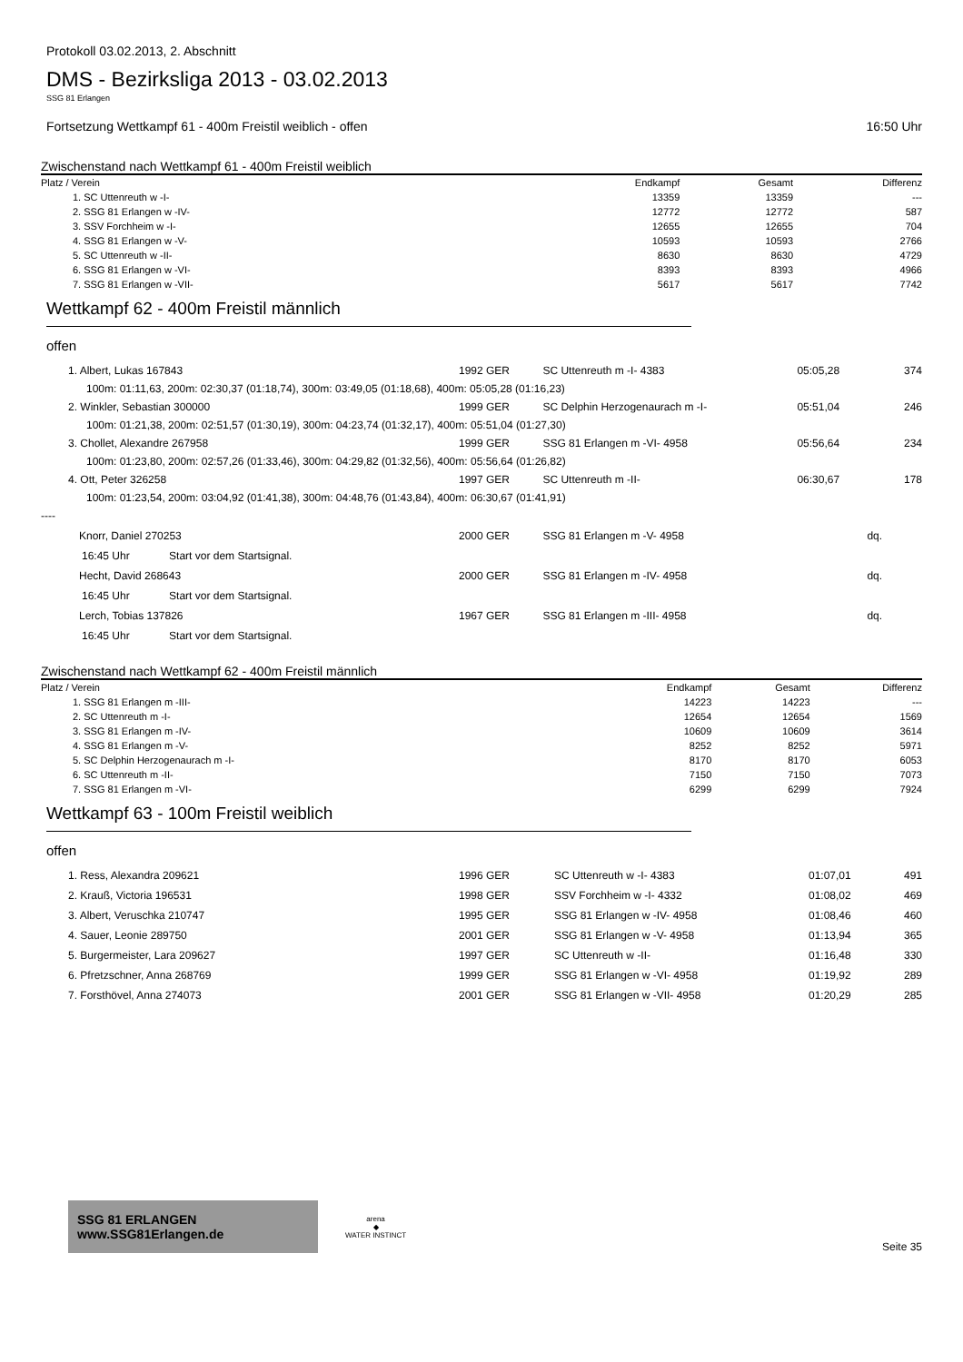Protokoll 03.02.2013, 2. Abschnitt
DMS - Bezirksliga 2013 - 03.02.2013
SSG 81 Erlangen
Fortsetzung Wettkampf 61 - 400m Freistil weiblich - offen 16:50 Uhr
Zwischenstand nach Wettkampf 61 - 400m Freistil weiblich
| Platz / Verein | Endkampf | Gesamt | Differenz |
| --- | --- | --- | --- |
| 1. SC Uttenreuth w -I- | 13359 | 13359 | --- |
| 2. SSG 81 Erlangen w -IV- | 12772 | 12772 | 587 |
| 3. SSV Forchheim w -I- | 12655 | 12655 | 704 |
| 4. SSG 81 Erlangen w -V- | 10593 | 10593 | 2766 |
| 5. SC Uttenreuth w -II- | 8630 | 8630 | 4729 |
| 6. SSG 81 Erlangen w -VI- | 8393 | 8393 | 4966 |
| 7. SSG 81 Erlangen w -VII- | 5617 | 5617 | 7742 |
Wettkampf 62 - 400m Freistil männlich
offen
| 1. Albert, Lukas 167843 | 1992 GER | SC Uttenreuth m -I- 4383 | 05:05,28 | | 374 |
| 100m: 01:11,63, 200m: 02:30,37 (01:18,74), 300m: 03:49,05 (01:18,68), 400m: 05:05,28 (01:16,23) | | | | | |
| 2. Winkler, Sebastian 300000 | 1999 GER | SC Delphin Herzogenaurach m -I- | 05:51,04 | | 246 |
| 100m: 01:21,38, 200m: 02:51,57 (01:30,19), 300m: 04:23,74 (01:32,17), 400m: 05:51,04 (01:27,30) | | | | | |
| 3. Chollet, Alexandre 267958 | 1999 GER | SSG 81 Erlangen m -VI- 4958 | 05:56,64 | | 234 |
| 100m: 01:23,80, 200m: 02:57,26 (01:33,46), 300m: 04:29,82 (01:32,56), 400m: 05:56,64 (01:26,82) | | | | | |
| 4. Ott, Peter 326258 | 1997 GER | SC Uttenreuth m -II- | 06:30,67 | | 178 |
| 100m: 01:23,54, 200m: 03:04,92 (01:41,38), 300m: 04:48,76 (01:43,84), 400m: 06:30,67 (01:41,91) | | | | | |
| ---- | | | | | |
| Knorr, Daniel 270253 | 2000 GER | SSG 81 Erlangen m -V- 4958 | | dq. | |
| 16:45 Uhr Start vor dem Startsignal. | | | | | |
| Hecht, David 268643 | 2000 GER | SSG 81 Erlangen m -IV- 4958 | | dq. | |
| 16:45 Uhr Start vor dem Startsignal. | | | | | |
| Lerch, Tobias 137826 | 1967 GER | SSG 81 Erlangen m -III- 4958 | | dq. | |
| 16:45 Uhr Start vor dem Startsignal. | | | | | |
Zwischenstand nach Wettkampf 62 - 400m Freistil männlich
| Platz / Verein | Endkampf | Gesamt | Differenz |
| --- | --- | --- | --- |
| 1. SSG 81 Erlangen m -III- | 14223 | 14223 | --- |
| 2. SC Uttenreuth m -I- | 12654 | 12654 | 1569 |
| 3. SSG 81 Erlangen m -IV- | 10609 | 10609 | 3614 |
| 4. SSG 81 Erlangen m -V- | 8252 | 8252 | 5971 |
| 5. SC Delphin Herzogenaurach m -I- | 8170 | 8170 | 6053 |
| 6. SC Uttenreuth m -II- | 7150 | 7150 | 7073 |
| 7. SSG 81 Erlangen m -VI- | 6299 | 6299 | 7924 |
Wettkampf 63 - 100m Freistil weiblich
offen
| 1. Ress, Alexandra 209621 | 1996 GER | SC Uttenreuth w -I- 4383 | 01:07,01 | 491 |
| 2. Krauß, Victoria 196531 | 1998 GER | SSV Forchheim w -I- 4332 | 01:08,02 | 469 |
| 3. Albert, Veruschka 210747 | 1995 GER | SSG 81 Erlangen w -IV- 4958 | 01:08,46 | 460 |
| 4. Sauer, Leonie 289750 | 2001 GER | SSG 81 Erlangen w -V- 4958 | 01:13,94 | 365 |
| 5. Burgermeister, Lara 209627 | 1997 GER | SC Uttenreuth w -II- | 01:16,48 | 330 |
| 6. Pfretzschner, Anna 268769 | 1999 GER | SSG 81 Erlangen w -VI- 4958 | 01:19,92 | 289 |
| 7. Forsthövel, Anna 274073 | 2001 GER | SSG 81 Erlangen w -VII- 4958 | 01:20,29 | 285 |
SSG 81 ERLANGEN www.SSG81Erlangen.de
arena
◆
WATER INSTINCT
Seite 35